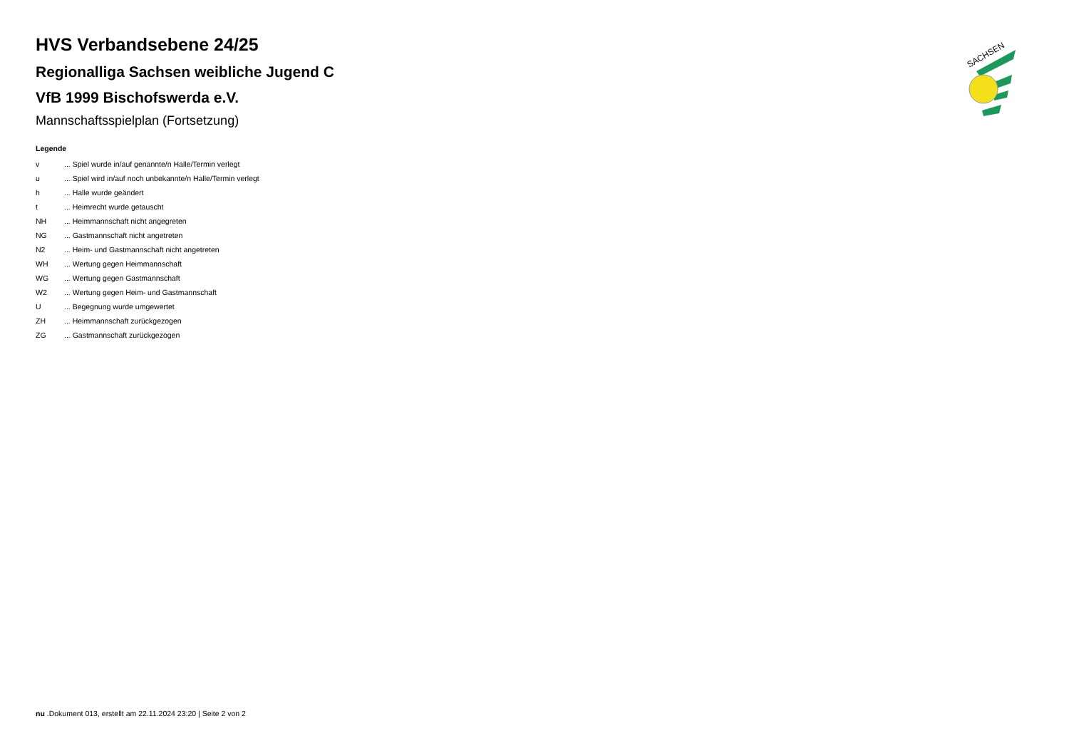HVS Verbandsebene 24/25
Regionalliga Sachsen weibliche Jugend C
VfB 1999 Bischofswerda e.V.
Mannschaftsspielplan (Fortsetzung)
Legende
| v | ... Spiel wurde in/auf genannte/n Halle/Termin verlegt |
| u | ... Spiel wird in/auf noch unbekannte/n Halle/Termin verlegt |
| h | ... Halle wurde geändert |
| t | ... Heimrecht wurde getauscht |
| NH | ... Heimmannschaft nicht angegreten |
| NG | ... Gastmannschaft nicht angetreten |
| N2 | ... Heim- und Gastmannschaft nicht angetreten |
| WH | ... Wertung gegen Heimmannschaft |
| WG | ... Wertung gegen Gastmannschaft |
| W2 | ... Wertung gegen Heim- und Gastmannschaft |
| U | ... Begegnung wurde umgewertet |
| ZH | ... Heimmannschaft zurückgezogen |
| ZG | ... Gastmannschaft zurückgezogen |
SACHSEN
nu .Dokument 013, erstellt am 22.11.2024 23:20 | Seite 2 von 2